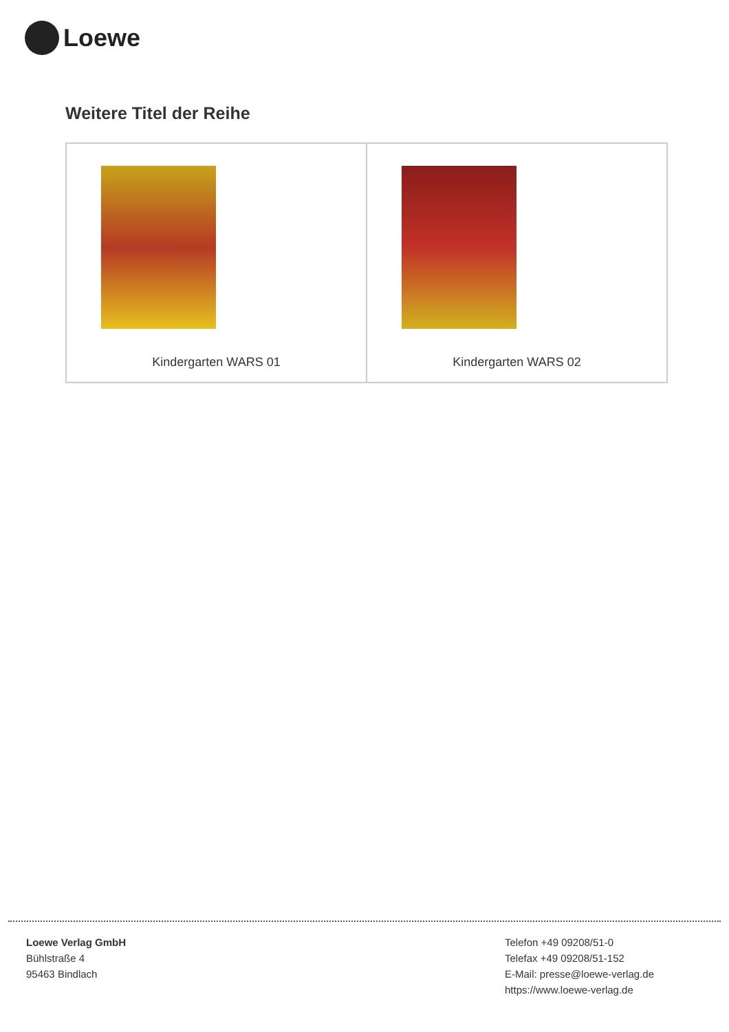Loewe
Weitere Titel der Reihe
| Kindergarten WARS 01 | Kindergarten WARS 02 |
Loewe Verlag GmbH
Bühlstraße 4
95463 Bindlach
Telefon +49 09208/51-0
Telefax +49 09208/51-152
E-Mail: presse@loewe-verlag.de
https://www.loewe-verlag.de